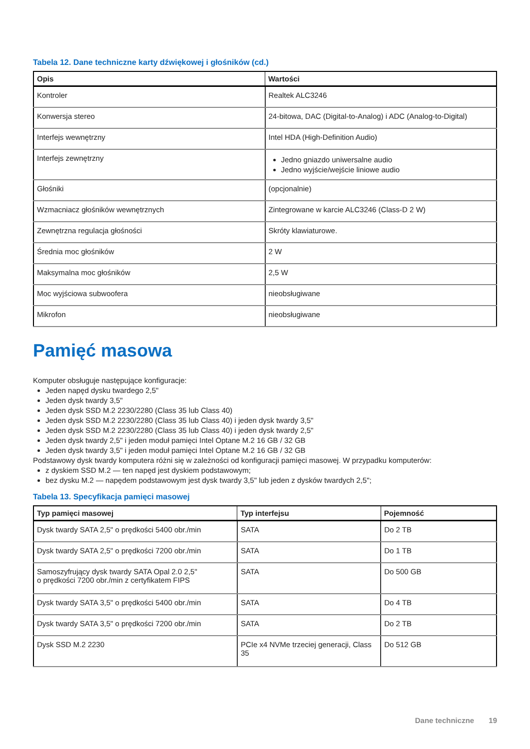Tabela 12. Dane techniczne karty dźwiękowej i głośników (cd.)
| Opis | Wartości |
| --- | --- |
| Kontroler | Realtek ALC3246 |
| Konwersja stereo | 24-bitowa, DAC (Digital-to-Analog) i ADC (Analog-to-Digital) |
| Interfejs wewnętrzny | Intel HDA (High-Definition Audio) |
| Interfejs zewnętrzny | Jedno gniazdo uniwersalne audio Jedno wyjście/wejście liniowe audio |
| Głośniki | (opcjonalnie) |
| Wzmacniacz głośników wewnętrznych | Zintegrowane w karcie ALC3246 (Class-D 2 W) |
| Zewnętrzna regulacja głośności | Skróty klawiaturowe. |
| Średnia moc głośników | 2 W |
| Maksymalna moc głośników | 2,5 W |
| Moc wyjściowa subwoofera | nieobsługiwane |
| Mikrofon | nieobsługiwane |
Pamięć masowa
Komputer obsługuje następujące konfiguracje:
Jeden napęd dysku twardego 2,5"
Jeden dysk twardy 3,5"
Jeden dysk SSD M.2 2230/2280 (Class 35 lub Class 40)
Jeden dysk SSD M.2 2230/2280 (Class 35 lub Class 40) i jeden dysk twardy 3,5"
Jeden dysk SSD M.2 2230/2280 (Class 35 lub Class 40) i jeden dysk twardy 2,5"
Jeden dysk twardy 2,5" i jeden moduł pamięci Intel Optane M.2 16 GB / 32 GB
Jeden dysk twardy 3,5" i jeden moduł pamięci Intel Optane M.2 16 GB / 32 GB
Podstawowy dysk twardy komputera różni się w zależności od konfiguracji pamięci masowej. W przypadku komputerów:
z dyskiem SSD M.2 — ten napęd jest dyskiem podstawowym;
bez dysku M.2 — napędem podstawowym jest dysk twardy 3,5" lub jeden z dysków twardych 2,5";
Tabela 13. Specyfikacja pamięci masowej
| Typ pamięci masowej | Typ interfejsu | Pojemność |
| --- | --- | --- |
| Dysk twardy SATA 2,5" o prędkości 5400 obr./min | SATA | Do 2 TB |
| Dysk twardy SATA 2,5" o prędkości 7200 obr./min | SATA | Do 1 TB |
| Samoszyfrujący dysk twardy SATA Opal 2.0 2,5" o prędkości 7200 obr./min z certyfikatem FIPS | SATA | Do 500 GB |
| Dysk twardy SATA 3,5" o prędkości 5400 obr./min | SATA | Do 4 TB |
| Dysk twardy SATA 3,5" o prędkości 7200 obr./min | SATA | Do 2 TB |
| Dysk SSD M.2 2230 | PCIe x4 NVMe trzeciej generacji, Class 35 | Do 512 GB |
Dane techniczne 19